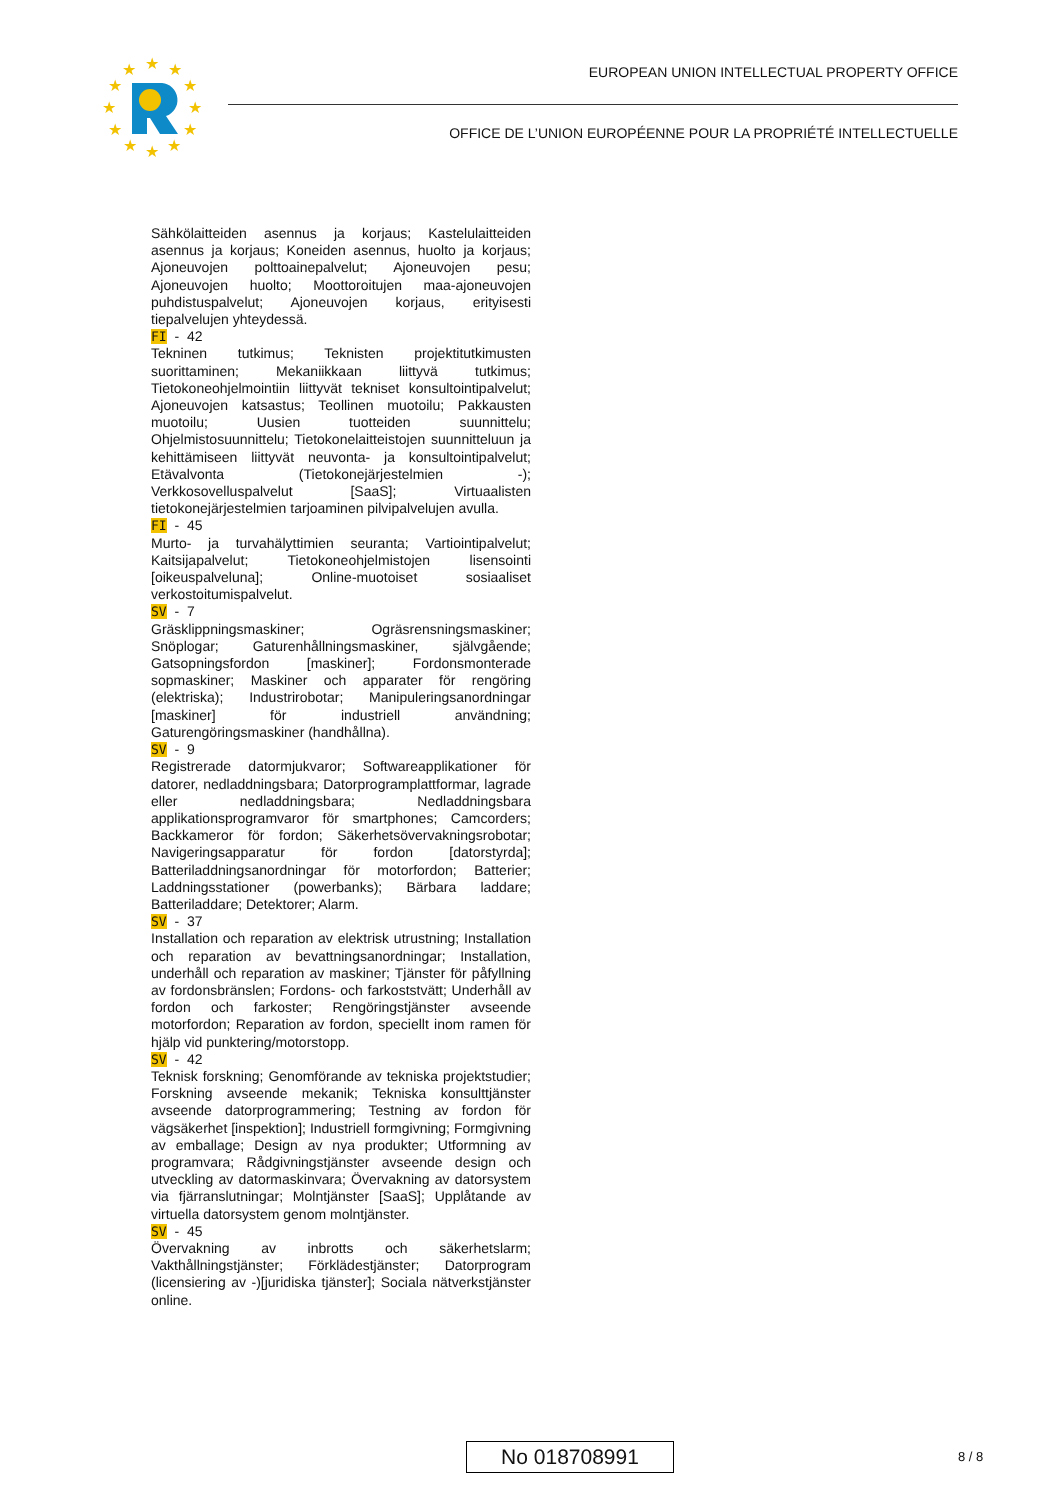★
★
★
★
★
★
★
★
★
★
★
★
EUROPEAN UNION INTELLECTUAL PROPERTY OFFICE
OFFICE DE L’UNION EUROPÉENNE POUR LA PROPRIÉTÉ INTELLECTUELLE
Sähkölaitteiden asennus ja korjaus; Kastelulaitteiden asennus ja korjaus; Koneiden asennus, huolto ja korjaus; Ajoneuvojen polttoainepalvelut; Ajoneuvojen pesu; Ajoneuvojen huolto; Moottoroitujen maa-ajoneuvojen puhdistuspalvelut; Ajoneuvojen korjaus, erityisesti tiepalvelujen yhteydessä.
FI - 42
Tekninen tutkimus; Teknisten projektitutkimusten suorittaminen; Mekaniikkaan liittyvä tutkimus; Tietokoneohjelmointiin liittyvät tekniset konsultointipalvelut; Ajoneuvojen katsastus; Teollinen muotoilu; Pakkausten muotoilu; Uusien tuotteiden suunnittelu; Ohjelmistosuunnittelu; Tietokonelaitteistojen suunnitteluun ja kehittämiseen liittyvät neuvonta- ja konsultointipalvelut; Etävalvonta (Tietokonejärjestelmien -); Verkkosovelluspalvelut [SaaS]; Virtuaalisten tietokonejärjestelmien tarjoaminen pilvipalvelujen avulla.
FI - 45
Murto- ja turvahälyttimien seuranta; Vartiointipalvelut; Kaitsijapalvelut; Tietokoneohjelmistojen lisensointi [oikeuspalveluna]; Online-muotoiset sosiaaliset verkostoitumispalvelut.
SV - 7
Gräsklippningsmaskiner; Ogräsrensningsmaskiner; Snöplogar; Gaturenhållningsmaskiner, självgående; Gatsopningsfordon [maskiner]; Fordonsmonterade sopmaskiner; Maskiner och apparater för rengöring (elektriska); Industrirobotar; Manipuleringsanordningar [maskiner] för industriell användning; Gaturengöringsmaskiner (handhållna).
SV - 9
Registrerade datormjukvaror; Softwareapplikationer för datorer, nedladdningsbara; Datorprogramplattformar, lagrade eller nedladdningsbara; Nedladdningsbara applikationsprogramvaror för smartphones; Camcorders; Backkameror för fordon; Säkerhetsövervakningsrobotar; Navigeringsapparatur för fordon [datorstyrda]; Batteriladdningsanordningar för motorfordon; Batterier; Laddningsstationer (powerbanks); Bärbara laddare; Batteriladdare; Detektorer; Alarm.
SV - 37
Installation och reparation av elektrisk utrustning; Installation och reparation av bevattningsanordningar; Installation, underhåll och reparation av maskiner; Tjänster för påfyllning av fordonsbränslen; Fordons- och farkoststvätt; Underhåll av fordon och farkoster; Rengöringstjänster avseende motorfordon; Reparation av fordon, speciellt inom ramen för hjälp vid punktering/motorstopp.
SV - 42
Teknisk forskning; Genomförande av tekniska projektstudier; Forskning avseende mekanik; Tekniska konsulttjänster avseende datorprogrammering; Testning av fordon för vägsäkerhet [inspektion]; Industriell formgivning; Formgivning av emballage; Design av nya produkter; Utformning av programvara; Rådgivningstjänster avseende design och utveckling av datormaskinvara; Övervakning av datorsystem via fjärranslutningar; Molntjänster [SaaS]; Upplåtande av virtuella datorsystem genom molntjänster.
SV - 45
Övervakning av inbrotts och säkerhetslarm; Vakthållningstjänster; Förklädestjänster; Datorprogram (licensiering av -)[juridiska tjänster]; Sociala nätverkstjänster online.
No 018708991 8 / 8